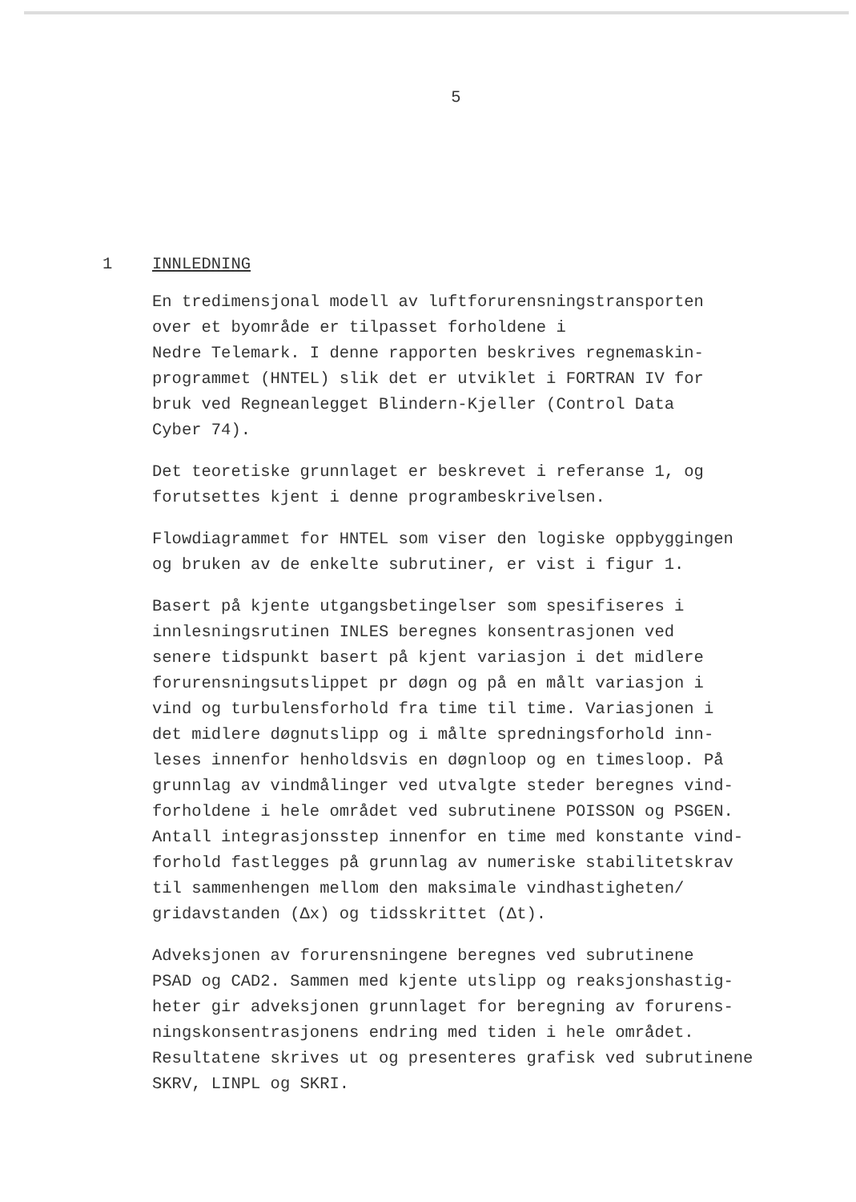5
1 INNLEDNING
En tredimensjonal modell av luftforurensningstransporten
over et byområde er tilpasset forholdene i
Nedre Telemark. I denne rapporten beskrives regnemaskin-
programmet (HNTEL) slik det er utviklet i FORTRAN IV for
bruk ved Regneanlegget Blindern-Kjeller (Control Data
Cyber 74).
Det teoretiske grunnlaget er beskrevet i referanse 1, og
forutsettes kjent i denne programbeskrivelsen.
Flowdiagrammet for HNTEL som viser den logiske oppbyggingen
og bruken av de enkelte subrutiner, er vist i figur 1.
Basert på kjente utgangsbetingelser som spesifiseres i
innlesningsrutinen INLES beregnes konsentrasjonen ved
senere tidspunkt basert på kjent variasjon i det midlere
forurensningsutslippet pr døgn og på en målt variasjon i
vind og turbulensforhold fra time til time. Variasjonen i
det midlere døgnutslipp og i målte spredningsforhold inn-
leses innenfor henholdsvis en døgnloop og en timesloop. På
grunnlag av vindmålinger ved utvalgte steder beregnes vind-
forholdene i hele området ved subrutinene POISSON og PSGEN.
Antall integrasjonsstep innenfor en time med konstante vind-
forhold fastlegges på grunnlag av numeriske stabilitetskrav
til sammenhengen mellom den maksimale vindhastigheten/
gridavstanden (Δx) og tidsskrittet (Δt).
Adveksjonen av forurensningene beregnes ved subrutinene
PSAD og CAD2. Sammen med kjente utslipp og reaksjonshastig-
heter gir adveksjonen grunnlaget for beregning av forurens-
ningskonsentrasjonens endring med tiden i hele området.
Resultatene skrives ut og presenteres grafisk ved subrutinene
SKRV, LINPL og SKRI.